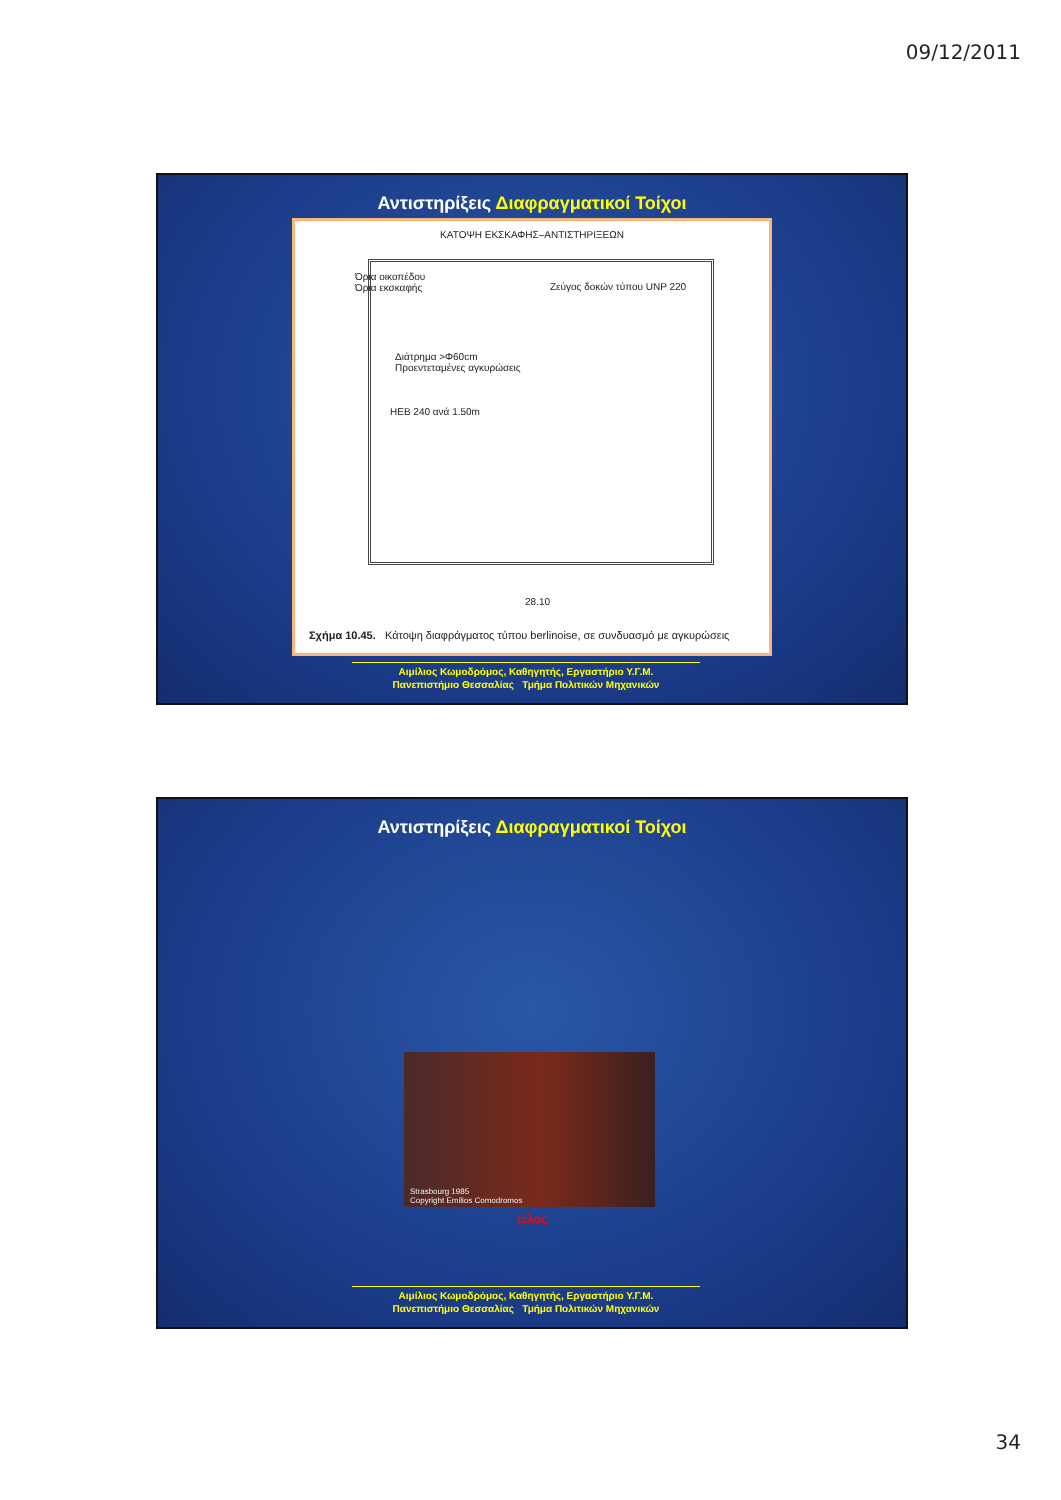09/12/2011
Αντιστηρίξεις Διαφραγματικοί Τοίχοι
ΚΑΤΟΨΗ ΕΚΣΚΑΦΗΣ–ΑΝΤΙΣΤΗΡΙΞΕΩΝ
Όρια οικοπέδου
Όρια εκσκαφής
Ζεύγος δοκών τύπου UNP 220
Διάτρημα >Φ60cm
Προεντεταμένες αγκυρώσεις
HEB 240 ανά 1.50m
28.10
Σχήμα 10.45. Κάτοψη διαφράγματος τύπου berlinoise, σε συνδυασμό με αγκυρώσεις
Αιμίλιος Κωμοδρόμος, Καθηγητής, Εργαστήριο Υ.Γ.Μ.
Πανεπιστήμιο Θεσσαλίας Τμήμα Πολιτικών Μηχανικών
Αντιστηρίξεις Διαφραγματικοί Τοίχοι
Strasbourg 1985
Copyright Emilios Comodromos
τέλος
Αιμίλιος Κωμοδρόμος, Καθηγητής, Εργαστήριο Υ.Γ.Μ.
Πανεπιστήμιο Θεσσαλίας Τμήμα Πολιτικών Μηχανικών
34